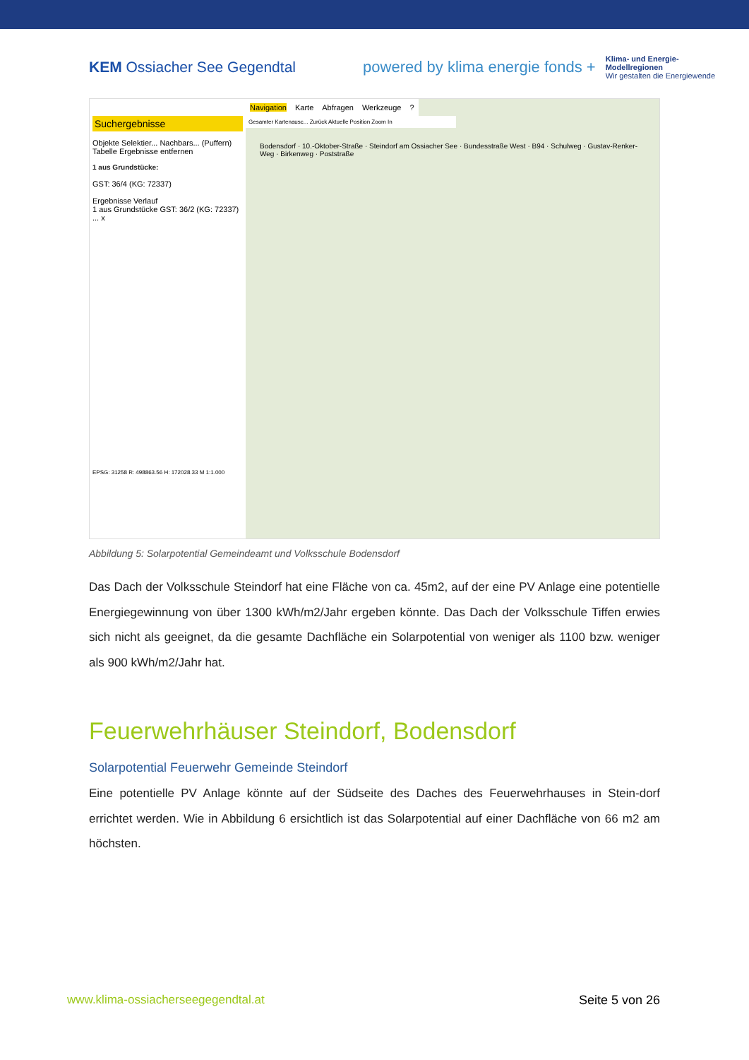KEM Ossiacher See Gegendtal
powered by klima energie fonds + Klima- und Energie-
Modellregionen
Wir gestalten die Energiewende
Suchergebnisse
Objekte Selektier... Nachbars... (Puffern) Tabelle Ergebnisse entfernen
1 aus Grundstücke:
GST: 36/4 (KG: 72337)
Ergebnisse Verlauf
1 aus Grundstücke GST: 36/2 (KG: 72337) ... x
EPSG: 31258 R: 498863.56 H: 172028.33 M 1:1.000
Navigation Karte Abfragen Werkzeuge?
Gesamter Kartenausc... Zurück Aktuelle Position Zoom In
Bodensdorf · 10.-Oktober-Straße · Steindorf am Ossiacher See · Bundesstraße West · B94 · Schulweg · Gustav-Renker-Weg · Birkenweg · Poststraße
Abbildung 5: Solarpotential Gemeindeamt und Volksschule Bodensdorf
Das Dach der Volksschule Steindorf hat eine Fläche von ca. 45m2, auf der eine PV Anlage eine potentielle Energiegewinnung von über 1300 kWh/m2/Jahr ergeben könnte. Das Dach der Volksschule Tiffen erwies sich nicht als geeignet, da die gesamte Dachfläche ein Solarpotential von weniger als 1100 bzw. weniger als 900 kWh/m2/Jahr hat.
Feuerwehrhäuser Steindorf, Bodensdorf
Solarpotential Feuerwehr Gemeinde Steindorf
Eine potentielle PV Anlage könnte auf der Südseite des Daches des Feuerwehrhauses in Stein-dorf errichtet werden. Wie in Abbildung 6 ersichtlich ist das Solarpotential auf einer Dachfläche von 66 m2 am höchsten.
www.klima-ossiacherseegegendtal.at Seite 5 von 26